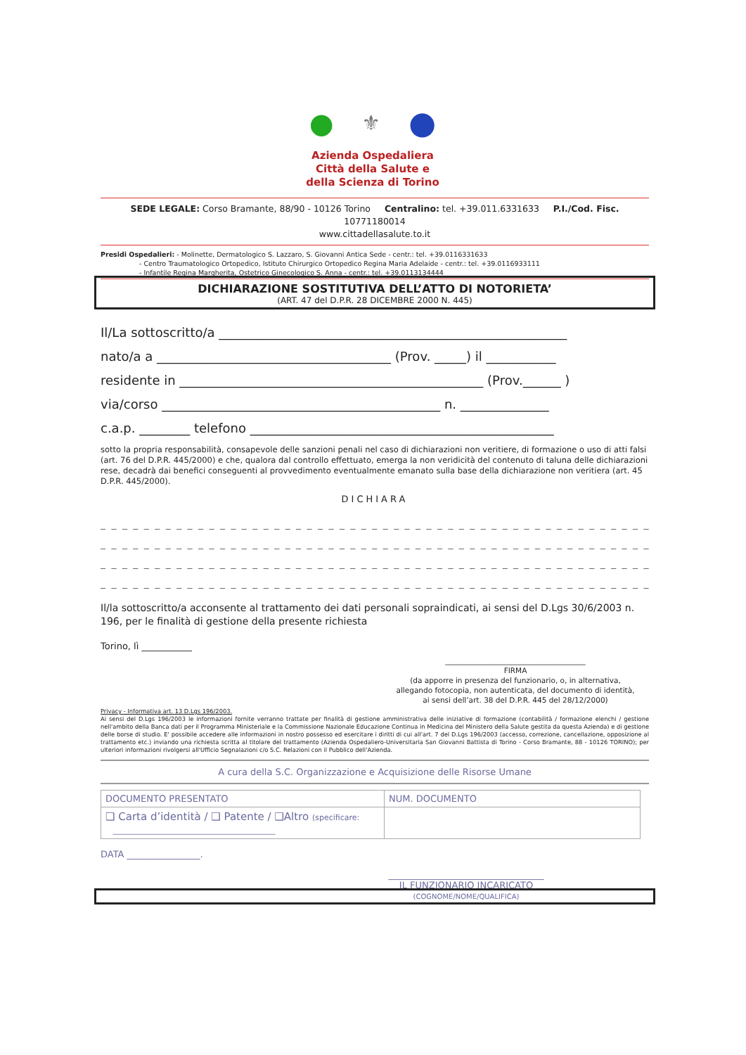● ⚜ ●
Azienda Ospedaliera
Città della Salute e
della Scienza di Torino
SEDE LEGALE: Corso Bramante, 88/90 - 10126 Torino Centralino: tel. +39.011.6331633 P.I./Cod. Fisc. 10771180014
www.cittadellasalute.to.it
Presidi Ospedalieri: - Molinette, Dermatologico S. Lazzaro, S. Giovanni Antica Sede - centr.: tel. +39.0116331633
- Centro Traumatologico Ortopedico, Istituto Chirurgico Ortopedico Regina Maria Adelaide - centr.: tel. +39.0116933111
- Infantile Regina Margherita, Ostetrico Ginecologico S. Anna - centr.: tel. +39.0113134444
DICHIARAZIONE SOSTITUTIVA DELL’ATTO DI NOTORIETA’
(ART. 47 del D.P.R. 28 DICEMBRE 2000 N. 445)
Il/La sottoscritto/a _______________________________________________________
nato/a a _____________________________________ (Prov. _____) il ___________
residente in ________________________________________________ (Prov.______ )
via/corso ____________________________________________ n. ______________
c.a.p. ________ telefono ________________________________________________
sotto la propria responsabilità, consapevole delle sanzioni penali nel caso di dichiarazioni non veritiere, di formazione o uso di atti falsi (art. 76 del D.P.R. 445/2000) e che, qualora dal controllo effettuato, emerga la non veridicità del contenuto di taluna delle dichiarazioni rese, decadrà dai benefici conseguenti al provvedimento eventualmente emanato sulla base della dichiarazione non veritiera (art. 45 D.P.R. 445/2000).
DICHIARA
_ _ _ _ _ _ _ _ _ _ _ _ _ _ _ _ _ _ _ _ _ _ _ _ _ _ _ _ _ _ _ _ _ _ _ _ _ _ _ _ _ _ _ _ _ _ _ _ _ _ _ _ _ _ _ _ _ _ _ _ _ _
_ _ _ _ _ _ _ _ _ _ _ _ _ _ _ _ _ _ _ _ _ _ _ _ _ _ _ _ _ _ _ _ _ _ _ _ _ _ _ _ _ _ _ _ _ _ _ _ _ _ _ _ _ _ _ _ _ _ _ _ _ _
_ _ _ _ _ _ _ _ _ _ _ _ _ _ _ _ _ _ _ _ _ _ _ _ _ _ _ _ _ _ _ _ _ _ _ _ _ _ _ _ _ _ _ _ _ _ _ _ _ _ _ _ _ _ _ _ _ _ _ _ _ _
_ _ _ _ _ _ _ _ _ _ _ _ _ _ _ _ _ _ _ _ _ _ _ _ _ _ _ _ _ _ _ _ _ _ _ _ _ _ _ _ _ _ _ _ _ _ _ _ _ _ _ _ _ _ _ _ _ _ _ _ _ _
Il/la sottoscritto/a acconsente al trattamento dei dati personali sopraindicati, ai sensi del D.Lgs 30/6/2003 n. 196, per le finalità di gestione della presente richiesta
Torino, lì ___________
______________________________________
FIRMA
(da apporre in presenza del funzionario, o, in alternativa,
allegando fotocopia, non autenticata, del documento di identità,
ai sensi dell’art. 38 del D.P.R. 445 del 28/12/2000)
Privacy - Informativa art. 13 D.Lgs 196/2003.
Ai sensi del D.Lgs 196/2003 le informazioni fornite verranno trattate per finalità di gestione amministrativa delle iniziative di formazione (contabilità / formazione elenchi / gestione nell'ambito della Banca dati per il Programma Ministeriale e la Commissione Nazionale Educazione Continua in Medicina del Ministero della Salute gestita da questa Azienda) e di gestione delle borse di studio. E' possibile accedere alle informazioni in nostro possesso ed esercitare i diritti di cui all'art. 7 del D.Lgs 196/2003 (accesso, correzione, cancellazione, opposizione al trattamento etc.) inviando una richiesta scritta al titolare del trattamento (Azienda Ospedaliero-Universitaria San Giovanni Battista di Torino - Corso Bramante, 88 - 10126 TORINO); per ulteriori informazioni rivolgersi all'Ufficio Segnalazioni c/o S.C. Relazioni con il Pubblico dell'Azienda.
A cura della S.C. Organizzazione e Acquisizione delle Risorse Umane
| DOCUMENTO PRESENTATO | NUM. DOCUMENTO |
| ❑ Carta d’identità / ❑ Patente / ❑Altro (specificare: __________________________________________ | |
DATA ________________.
__________________________________
IL FUNZIONARIO INCARICATO
(COGNOME/NOME/QUALIFICA)